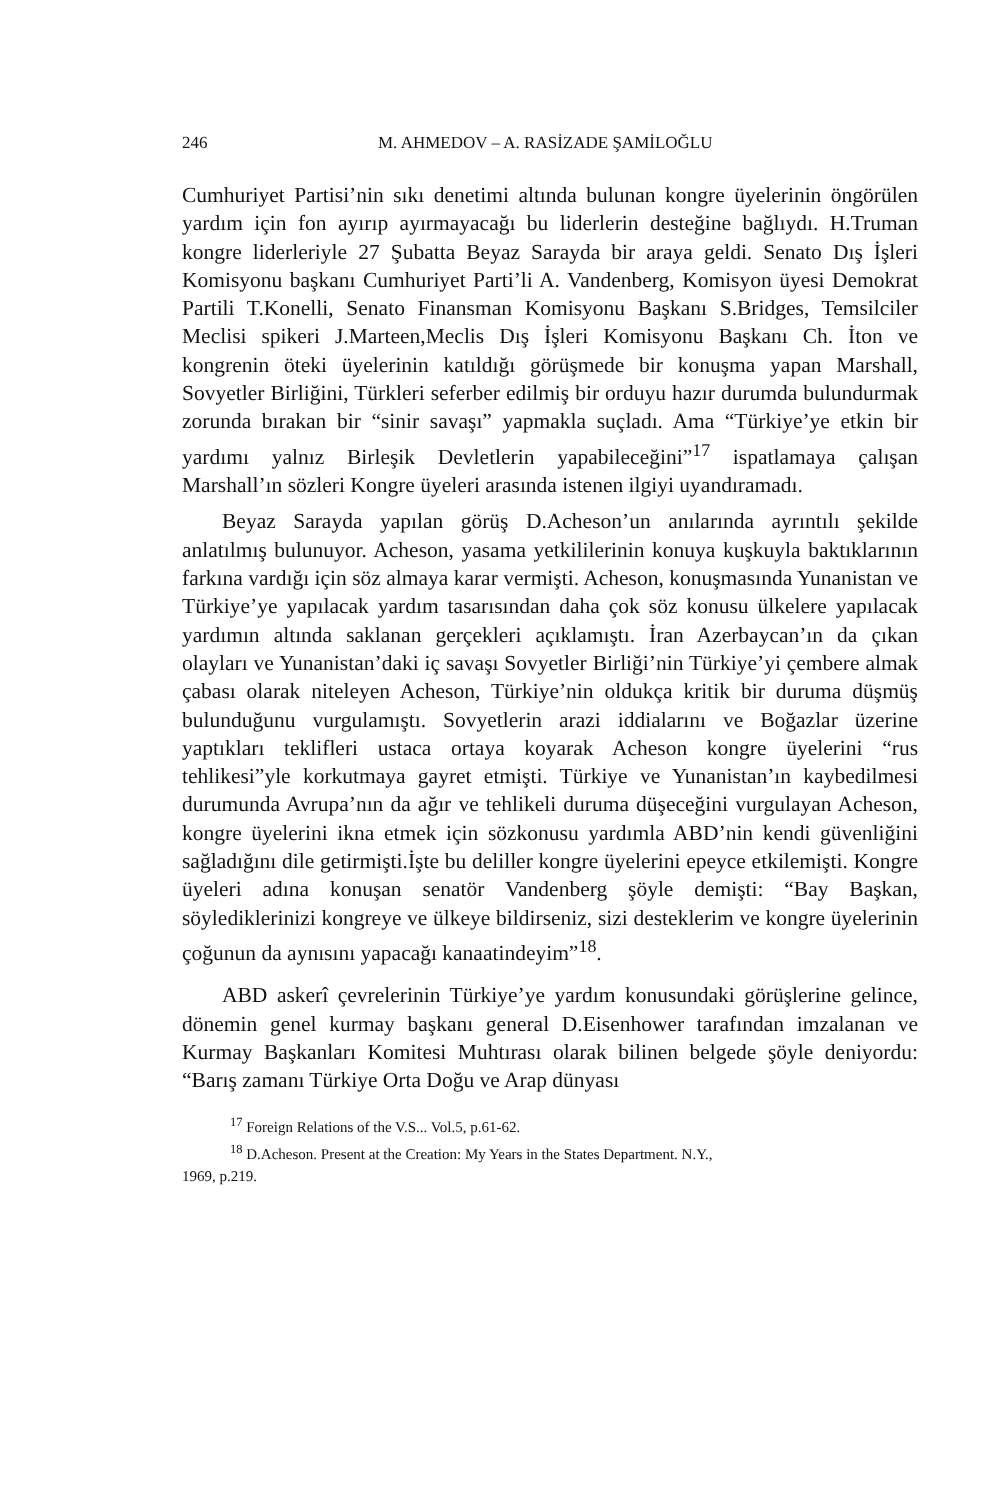246 M. AHMEDOV – A. RASİZADE ŞAMİLOĞLU
Cumhuriyet Partisi’nin sıkı denetimi altında bulunan kongre üyelerinin öngörülen yardım için fon ayırıp ayırmayacağı bu liderlerin desteğine bağlıydı. H.Truman kongre liderleriyle 27 Şubatta Beyaz Sarayda bir araya geldi. Senato Dış İşleri Komisyonu başkanı Cumhuriyet Parti’li A. Vandenberg, Komisyon üyesi Demokrat Partili T.Konelli, Senato Finansman Komisyonu Başkanı S.Bridges, Temsilciler Meclisi spikeri J.Marteen,Meclis Dış İşleri Komisyonu Başkanı Ch. İton ve kongrenin öteki üyelerinin katıldığı görüşmede bir konuşma yapan Marshall, Sovyetler Birliğini, Türkleri seferber edilmiş bir orduyu hazır durumda bulundurmak zorunda bırakan bir “sinir savaşı” yapmakla suçladı. Ama “Türkiye’ye etkin bir yardımı yalnız Birleşik Devletlerin yapabileceğini”<sup>17</sup> ispatlamaya çalışan Marshall’ın sözleri Kongre üyeleri arasında istenen ilgiyi uyandıramadı.
Beyaz Sarayda yapılan görüş D.Acheson’un anılarında ayrıntılı şekilde anlatılmış bulunuyor. Acheson, yasama yetkililerinin konuya kuşkuyla baktıklarının farkına vardığı için söz almaya karar vermişti. Acheson, konuşmasında Yunanistan ve Türkiye’ye yapılacak yardım tasarısından daha çok söz konusu ülkelere yapılacak yardımın altında saklanan gerçekleri açıklamıştı. İran Azerbaycan’ın da çıkan olayları ve Yunanistan’daki iç savaşı Sovyetler Birliği’nin Türkiye’yi çembere almak çabası olarak niteleyen Acheson, Türkiye’nin oldukça kritik bir duruma düşmüş bulunduğunu vurgulamıştı. Sovyetlerin arazi iddialarını ve Boğazlar üzerine yaptıkları teklifleri ustaca ortaya koyarak Acheson kongre üyelerini “rus tehlikesi”yle korkutmaya gayret etmişti. Türkiye ve Yunanistan’ın kaybedilmesi durumunda Avrupa’nın da ağır ve tehlikeli duruma düşeceğini vurgulayan Acheson, kongre üyelerini ikna etmek için sözkonusu yardımla ABD’nin kendi güvenliğini sağladığını dile getirmişti.İşte bu deliller kongre üyelerini epeyce etkilemişti. Kongre üyeleri adına konuşan senatör Vandenberg şöyle demişti: “Bay Başkan, söylediklerinizi kongreye ve ülkeye bildirseniz, sizi desteklerim ve kongre üyelerinin çoğunun da aynısını yapacağı kanaatindeyim”<sup>18</sup>.
ABD askerî çevrelerinin Türkiye’ye yardım konusundaki görüşlerine gelince, dönemin genel kurmay başkanı general D.Eisenhower tarafından imzalanan ve Kurmay Başkanları Komitesi Muhtırası olarak bilinen belgede şöyle deniyordu: “Barış zamanı Türkiye Orta Doğu ve Arap dünyası
<sup>17</sup> Foreign Relations of the V.S... Vol.5, p.61-62.
<sup>18</sup> D.Acheson. Present at the Creation: My Years in the States Department. N.Y.,
1969, p.219.